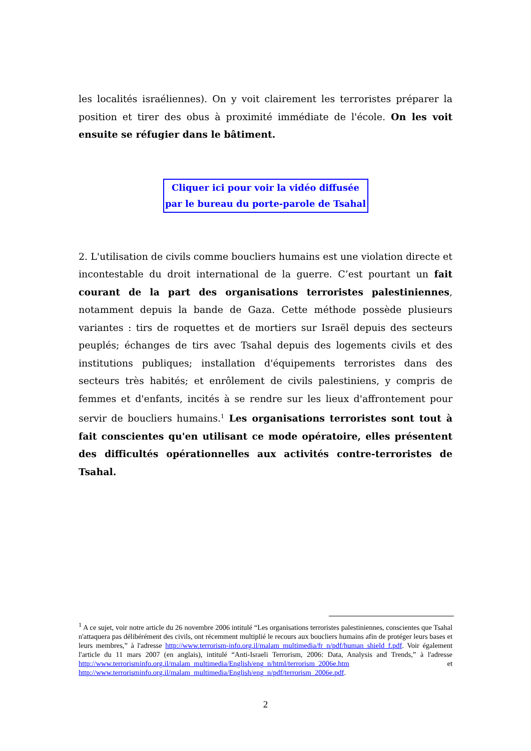les localités israéliennes). On y voit clairement les terroristes préparer la position et tirer des obus à proximité immédiate de l'école. On les voit ensuite se réfugier dans le bâtiment.
Cliquer ici pour voir la vidéo diffusée
par le bureau du porte-parole de Tsahal
2. L'utilisation de civils comme boucliers humains est une violation directe et incontestable du droit international de la guerre. C’est pourtant un fait courant de la part des organisations terroristes palestiniennes, notamment depuis la bande de Gaza. Cette méthode possède plusieurs variantes : tirs de roquettes et de mortiers sur Israël depuis des secteurs peuplés; échanges de tirs avec Tsahal depuis des logements civils et des institutions publiques; installation d'équipements terroristes dans des secteurs très habités; et enrôlement de civils palestiniens, y compris de femmes et d'enfants, incités à se rendre sur les lieux d'affrontement pour servir de boucliers humains.<sup>1</sup> Les organisations terroristes sont tout à fait conscientes qu'en utilisant ce mode opératoire, elles présentent des difficultés opérationnelles aux activités contre-terroristes de Tsahal.
<sup>1</sup> A ce sujet, voir notre article du 26 novembre 2006 intitulé “Les organisations terroristes palestiniennes, conscientes que Tsahal n'attaquera pas délibérément des civils, ont récemment multiplié le recours aux boucliers humains afin de protéger leurs bases et leurs membres,” à l'adresse http://www.terrorism-info.org.il/malam_multimedia/fr_n/pdf/human_shield_f.pdf. Voir également l'article du 11 mars 2007 (en anglais), intitulé “Anti-Israeli Terrorism, 2006: Data, Analysis and Trends,” à l'adresse http://www.terrorisminfo.org.il/malam_multimedia/English/eng_n/html/terrorism_2006e.htm et http://www.terrorisminfo.org.il/malam_multimedia/English/eng_n/pdf/terrorism_2006e.pdf.
2